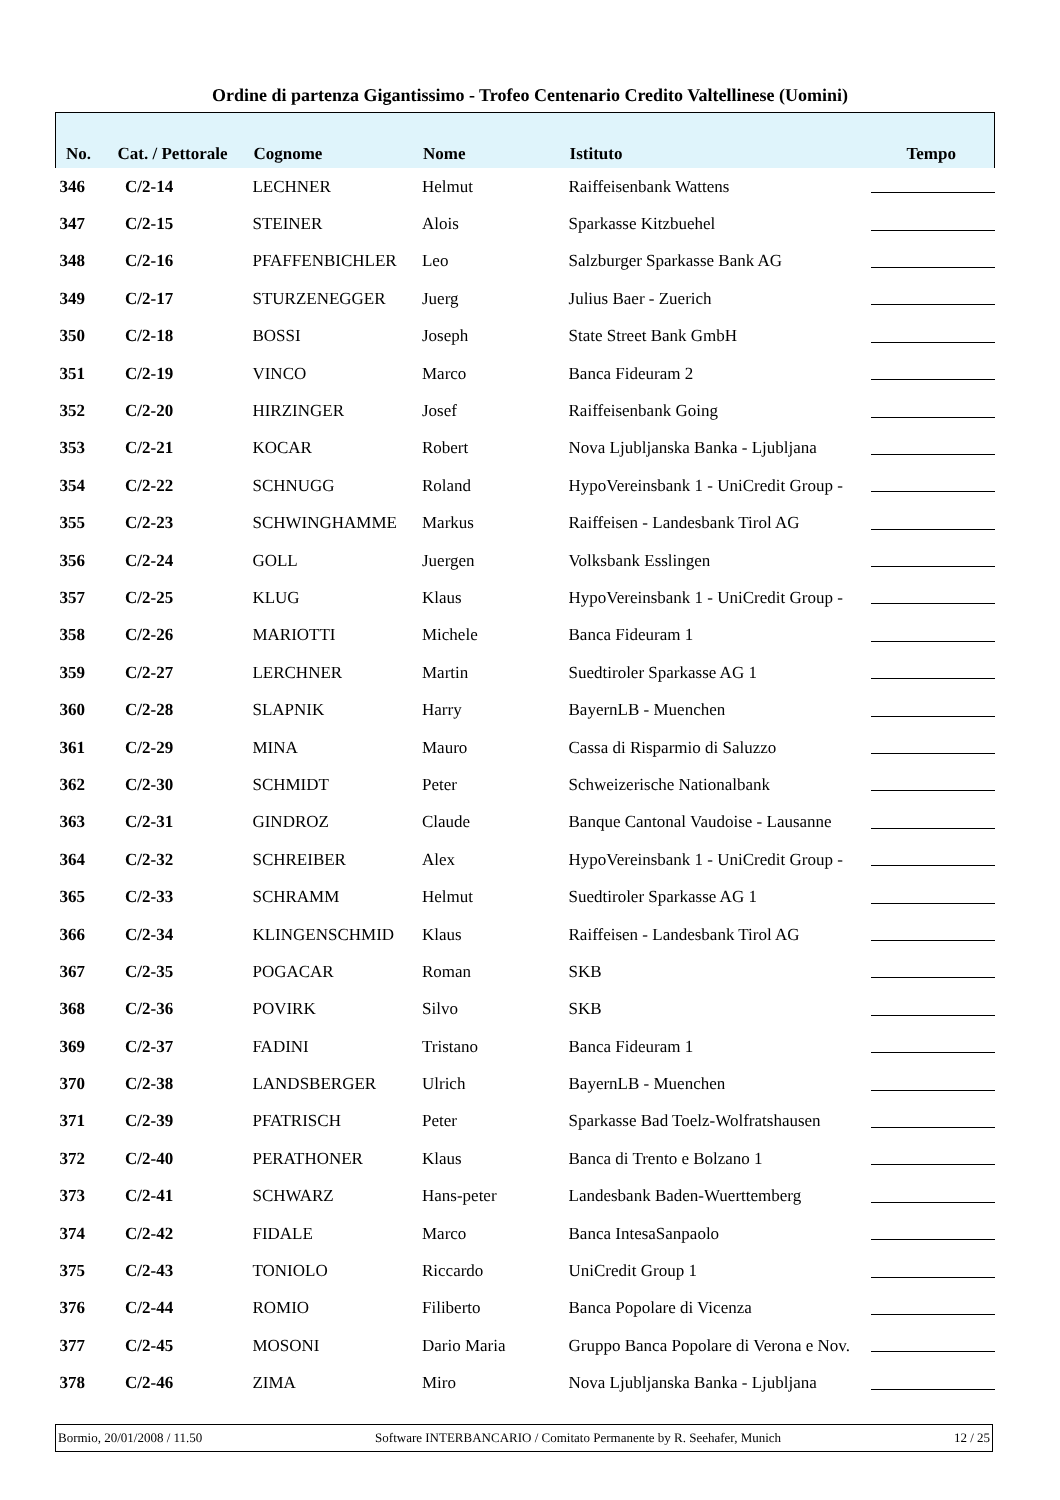Ordine di partenza Gigantissimo - Trofeo Centenario Credito Valtellinese (Uomini)
| No. | Cat. / Pettorale | Cognome | Nome | Istituto | Tempo |
| --- | --- | --- | --- | --- | --- |
| 346 | C/2-14 | LECHNER | Helmut | Raiffeisenbank Wattens | |
| 347 | C/2-15 | STEINER | Alois | Sparkasse Kitzbuehel | |
| 348 | C/2-16 | PFAFFENBICHLER | Leo | Salzburger Sparkasse Bank AG | |
| 349 | C/2-17 | STURZENEGGER | Juerg | Julius Baer - Zuerich | |
| 350 | C/2-18 | BOSSI | Joseph | State Street Bank GmbH | |
| 351 | C/2-19 | VINCO | Marco | Banca Fideuram 2 | |
| 352 | C/2-20 | HIRZINGER | Josef | Raiffeisenbank Going | |
| 353 | C/2-21 | KOCAR | Robert | Nova Ljubljanska Banka - Ljubljana | |
| 354 | C/2-22 | SCHNUGG | Roland | HypoVereinsbank 1 - UniCredit Group - | |
| 355 | C/2-23 | SCHWINGHAMME | Markus | Raiffeisen - Landesbank Tirol AG | |
| 356 | C/2-24 | GOLL | Juergen | Volksbank Esslingen | |
| 357 | C/2-25 | KLUG | Klaus | HypoVereinsbank 1 - UniCredit Group - | |
| 358 | C/2-26 | MARIOTTI | Michele | Banca Fideuram 1 | |
| 359 | C/2-27 | LERCHNER | Martin | Suedtiroler Sparkasse AG 1 | |
| 360 | C/2-28 | SLAPNIK | Harry | BayernLB - Muenchen | |
| 361 | C/2-29 | MINA | Mauro | Cassa di Risparmio di Saluzzo | |
| 362 | C/2-30 | SCHMIDT | Peter | Schweizerische Nationalbank | |
| 363 | C/2-31 | GINDROZ | Claude | Banque Cantonal Vaudoise - Lausanne | |
| 364 | C/2-32 | SCHREIBER | Alex | HypoVereinsbank 1 - UniCredit Group - | |
| 365 | C/2-33 | SCHRAMM | Helmut | Suedtiroler Sparkasse AG 1 | |
| 366 | C/2-34 | KLINGENSCHMID | Klaus | Raiffeisen - Landesbank Tirol AG | |
| 367 | C/2-35 | POGACAR | Roman | SKB | |
| 368 | C/2-36 | POVIRK | Silvo | SKB | |
| 369 | C/2-37 | FADINI | Tristano | Banca Fideuram 1 | |
| 370 | C/2-38 | LANDSBERGER | Ulrich | BayernLB - Muenchen | |
| 371 | C/2-39 | PFATRISCH | Peter | Sparkasse Bad Toelz-Wolfratshausen | |
| 372 | C/2-40 | PERATHONER | Klaus | Banca di Trento e Bolzano 1 | |
| 373 | C/2-41 | SCHWARZ | Hans-peter | Landesbank Baden-Wuerttemberg | |
| 374 | C/2-42 | FIDALE | Marco | Banca IntesaSanpaolo | |
| 375 | C/2-43 | TONIOLO | Riccardo | UniCredit Group 1 | |
| 376 | C/2-44 | ROMIO | Filiberto | Banca Popolare di Vicenza | |
| 377 | C/2-45 | MOSONI | Dario Maria | Gruppo Banca Popolare di Verona e Nov. | |
| 378 | C/2-46 | ZIMA | Miro | Nova Ljubljanska Banka - Ljubljana | |
Bormio, 20/01/2008 / 11.50 Software INTERBANCARIO / Comitato Permanente by R. Seehafer, Munich 12 / 25